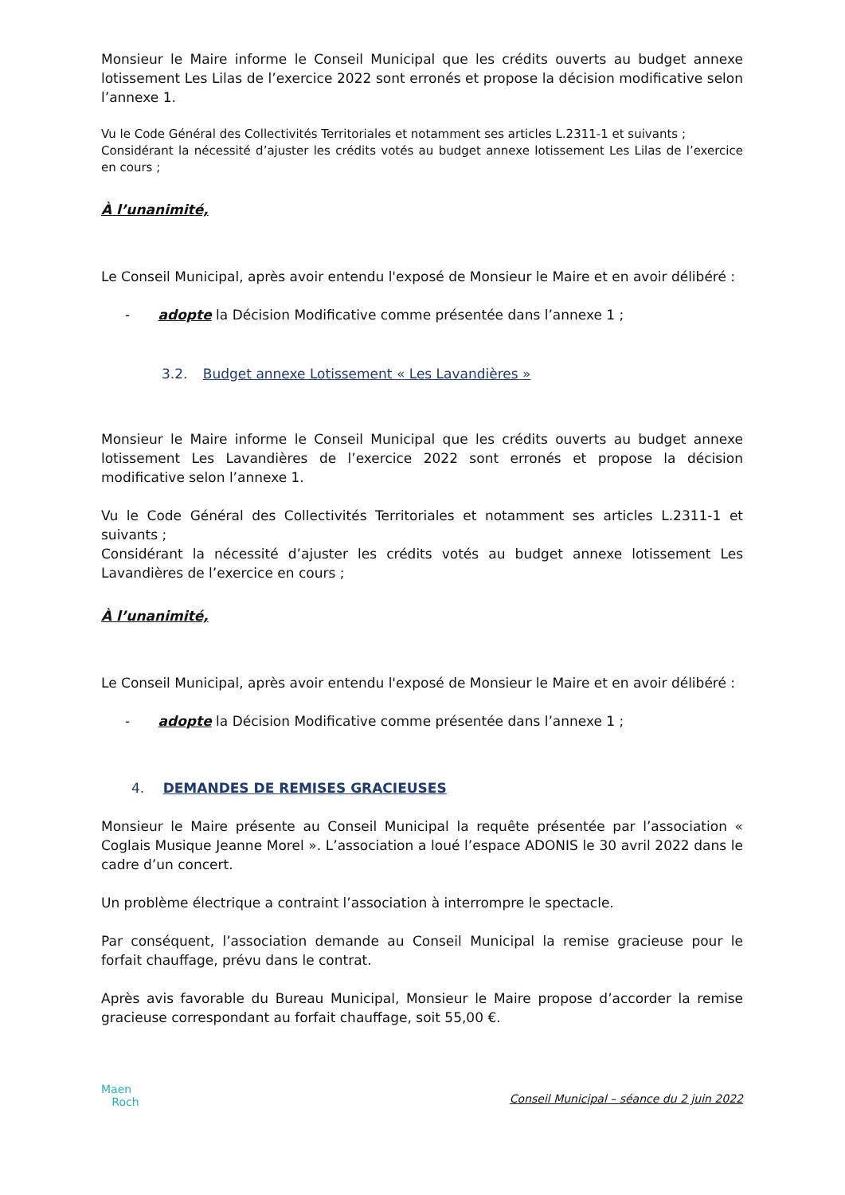Monsieur le Maire informe le Conseil Municipal que les crédits ouverts au budget annexe lotissement Les Lilas de l’exercice 2022 sont erronés et propose la décision modificative selon l’annexe 1.
Vu le Code Général des Collectivités Territoriales et notamment ses articles L.2311-1 et suivants ;
Considérant la nécessité d’ajuster les crédits votés au budget annexe lotissement Les Lilas de l’exercice en cours ;
À l’unanimité,
Le Conseil Municipal, après avoir entendu l'exposé de Monsieur le Maire et en avoir délibéré :
- adopte la Décision Modificative comme présentée dans l’annexe 1 ;
3.2. Budget annexe Lotissement « Les Lavandières »
Monsieur le Maire informe le Conseil Municipal que les crédits ouverts au budget annexe lotissement Les Lavandières de l’exercice 2022 sont erronés et propose la décision modificative selon l’annexe 1.
Vu le Code Général des Collectivités Territoriales et notamment ses articles L.2311-1 et suivants ;
Considérant la nécessité d’ajuster les crédits votés au budget annexe lotissement Les Lavandières de l’exercice en cours ;
À l’unanimité,
Le Conseil Municipal, après avoir entendu l'exposé de Monsieur le Maire et en avoir délibéré :
- adopte la Décision Modificative comme présentée dans l’annexe 1 ;
4. DEMANDES DE REMISES GRACIEUSES
Monsieur le Maire présente au Conseil Municipal la requête présentée par l’association « Coglais Musique Jeanne Morel ». L’association a loué l’espace ADONIS le 30 avril 2022 dans le cadre d’un concert.
Un problème électrique a contraint l’association à interrompre le spectacle.
Par conséquent, l’association demande au Conseil Municipal la remise gracieuse pour le forfait chauffage, prévu dans le contrat.
Après avis favorable du Bureau Municipal, Monsieur le Maire propose d’accorder la remise gracieuse correspondant au forfait chauffage, soit 55,00 €.
Maen
Roch
Conseil Municipal – séance du 2 juin 2022